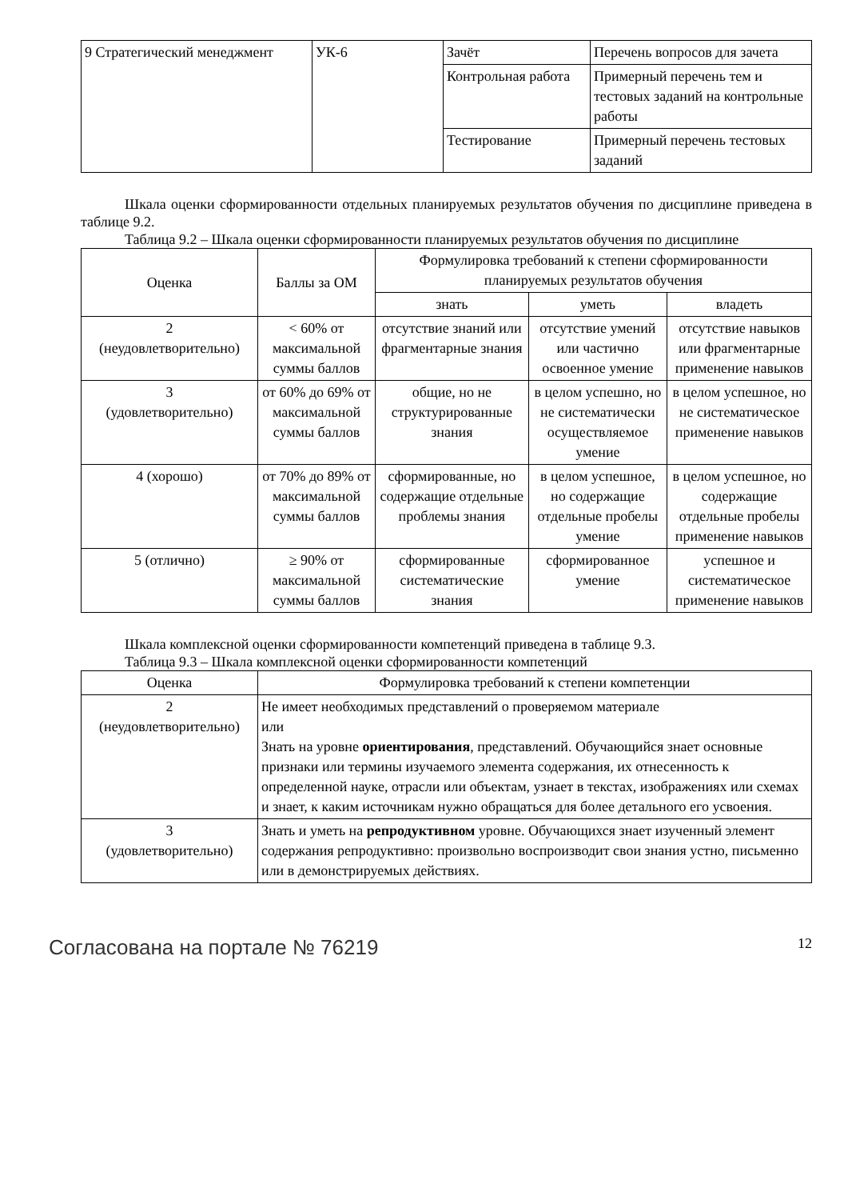| 9 Стратегический менеджмент | УК-6 | Зачёт | Перечень вопросов для зачета |
| | | Контрольная работа | Примерный перечень тем и тестовых заданий на контрольные работы |
| | | Тестирование | Примерный перечень тестовых заданий |
Шкала оценки сформированности отдельных планируемых результатов обучения по дисциплине приведена в таблице 9.2.
Таблица 9.2 – Шкала оценки сформированности планируемых результатов обучения по дисциплине
| Оценка | Баллы за ОМ | Формулировка требований к степени сформированности планируемых результатов обучения | | |
| --- | --- | --- | --- | --- |
| | | знать | уметь | владеть |
| 2 (неудовлетворительно) | < 60% от максимальной суммы баллов | отсутствие знаний или фрагментарные знания | отсутствие умений или частично освоенное умение | отсутствие навыков или фрагментарные применение навыков |
| 3 (удовлетворительно) | от 60% до 69% от максимальной суммы баллов | общие, но не структурированные знания | в целом успешно, но не систематически осуществляемое умение | в целом успешное, но не систематическое применение навыков |
| 4 (хорошо) | от 70% до 89% от максимальной суммы баллов | сформированные, но содержащие отдельные проблемы знания | в целом успешное, но содержащие отдельные пробелы умение | в целом успешное, но содержащие отдельные пробелы применение навыков |
| 5 (отлично) | ≥ 90% от максимальной суммы баллов | сформированные систематические знания | сформированное умение | успешное и систематическое применение навыков |
Шкала комплексной оценки сформированности компетенций приведена в таблице 9.3.
Таблица 9.3 – Шкала комплексной оценки сформированности компетенций
| Оценка | Формулировка требований к степени компетенции |
| --- | --- |
| 2 (неудовлетворительно) | Не имеет необходимых представлений о проверяемом материале или Знать на уровне ориентирования , представлений. Обучающийся знает основные признаки или термины изучаемого элемента содержания, их отнесенность к определенной науке, отрасли или объектам, узнает в текстах, изображениях или схемах и знает, к каким источникам нужно обращаться для более детального его усвоения. |
| 3 (удовлетворительно) | Знать и уметь на репродуктивном уровне. Обучающихся знает изученный элемент содержания репродуктивно: произвольно воспроизводит свои знания устно, письменно или в демонстрируемых действиях. |
Согласована на портале № 76219 12